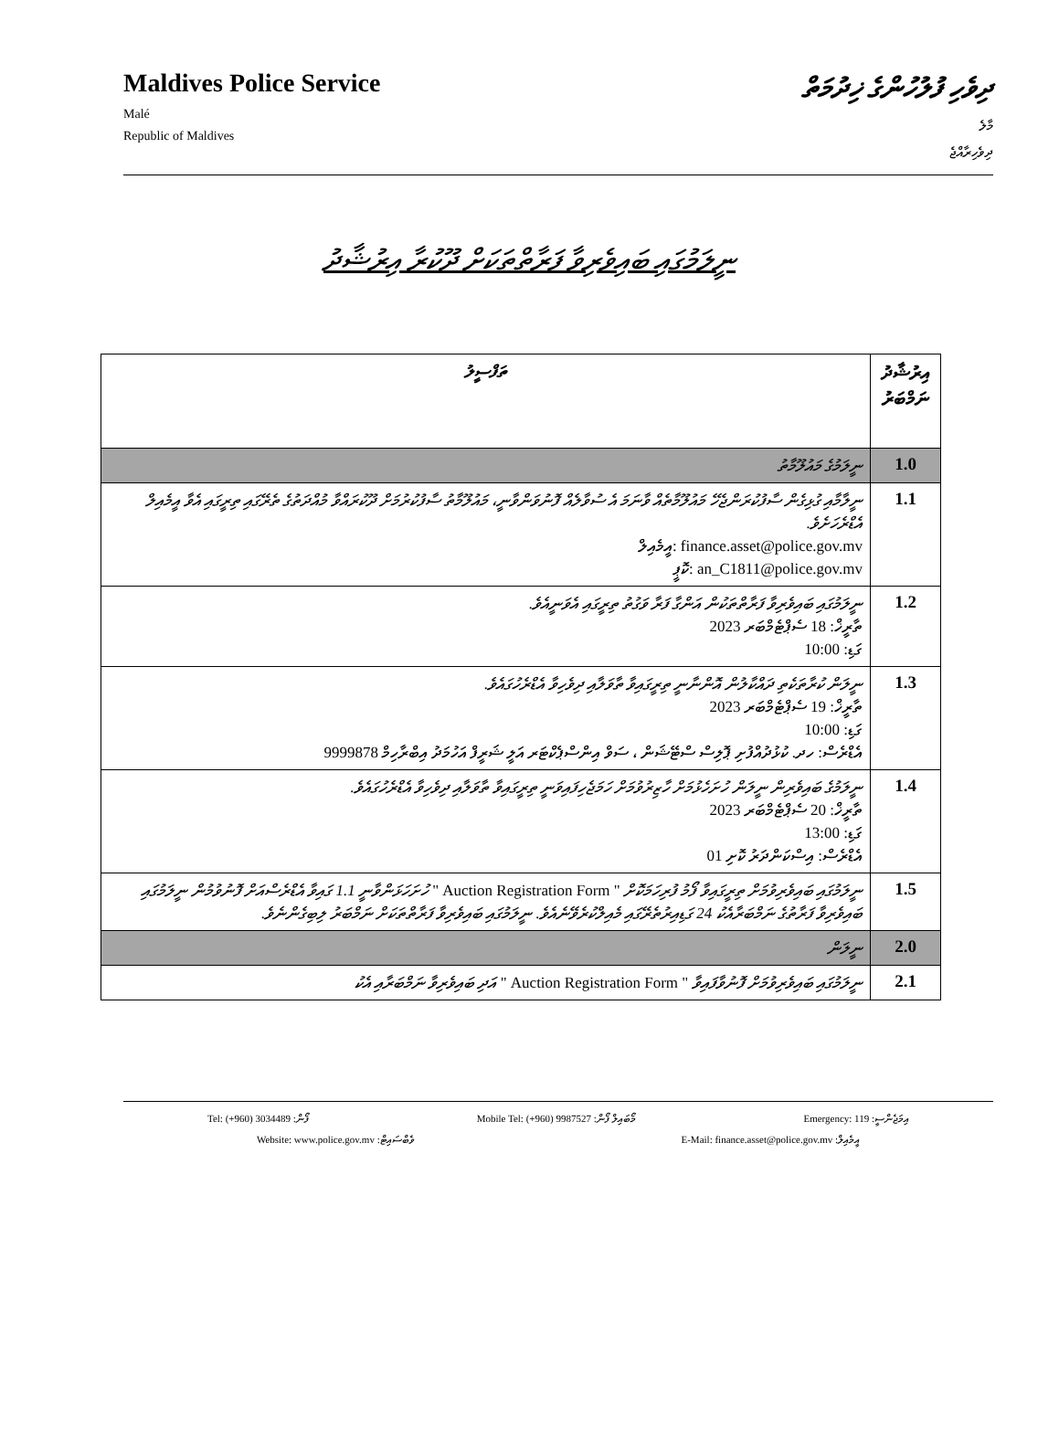Maldives Police Service
Malé
Republic of Maldives
ދިވެހި ފުލުހުންގެ ޚިދުމަތް
މާލެ
ދިވެހިރާއްޖެ
ނީލަމުގައި ބައިވެރިވާ ފަރާތްތަކަށް ދޫކުރާ އިރުޝާދު
| އިރުޝާދު ނަމްބަރު | ތަފްސީލު |
| --- | --- |
| 1.0 | ނީލަމުގެ މައުލޫމާތު |
| 1.1 | ނީލާމާއި ގުޅިގެން ސާފުކުރަންޖެހޭ މައުލޫމާތެއް ވާނަމަ އެ ސުވާލެއް ފޮނުވަންވާނީ، މައުލޫމާތު ސާފުކުރުމަށް ދޫކުރައްވާ މުއްދަތުގެ ތެރޭގައި ތިރީގައި އެވާ އީމެއިލް އެޑްރެހަށެވެ. finance.asset@police.gov.mv :އީމެއިލް an_C1811@police.gov.mv :ކޮޕީ |
| 1.2 | ނީލަމުގައި ބައިވެރިވާ ފަރާތްތަކުން އަންގާ ފަރާ ވަގުތު ތިރީގައި އެވަނީއެވެ. ތާރީޚް: 18 ސެޕްޓެމްބަރ 2023 ގަޑި: 10:00 |
| 1.3 | ނީލަން ކުރާތަކެތި ދައްކާލުން އޮންނާނީ ތިރީގައިވާ ތާވަލާއި ދިވެހިވާ އެޑްރެހުގައެވެ. ތާރީޚް: 19 ސެޕްޓެމްބަރ 2023 ގަޑި: 10:00 އެޑްރެސް: ހދ. ކުޅުދުއްފުށި ޕޮލިސް ސްޓޭޝަން ، ސަވް އިންސްޕެކްޓަރ އަލީ ޝަރީފް އަހުމަދު އިބްރާހިމް 9999878 |
| 1.4 | ނީލަމުގެ ބައިވެރިން ނީލަން ހުށަހެޅުމަށް ހާޒިރުވުމަށް ހަމަޖެހިފައިވަނީ ތިރީގައިވާ ތާވަލާއި ދިވެހިވާ އެޑްރެހުގައެވެ. ތާރީޚް: 20 ސެޕްޓެމްބަރ 2023 ގަޑި: 13:00 އެޑްރެސް: އިސްކަންދަރު ކޮށި 01 |
| 1.5 | ނީލަމުގައި ބައިވެރިވުމަށް ތިރީގައިވާ ފޯމު ފުރިހަމަކޮށް " Auction Registration Form " ހުށަހަޅަންވާނީ 1.1 ގައިވާ އެޑްރެސްއަށް ފޮނުވުމުން ނީލަމުގައި ބައިވެރިވާ ފަރާތުގެ ނަމްބަރާއެކު 24 ގަޑިއިރުތެރޭގައި މެއިލްކުރެވޭނެއެވެ. ނީލަމުގައި ބައިވެރިވާ ފަރާތްތަކަށް ނަމްބަރު ލިބިގެންނެވެ. |
| 2.0 | ނީލަން |
| 2.1 | ނީލަމުގައި ބައިވެރިވުމަށް ފޮނުވާފައިވާ " Auction Registration Form " އަދި ބައިވެރިވާ ނަމްބަރާއި އެކު |
Tel: (+960) 3034489 :ފޯން Mobile Tel: (+960) 9987527 :މޯބައިލް ފޯން Emergency: 119 :އިމަޖެންސީ
Website: www.police.gov.mv :ވެބްސައިޓް E-Mail: finance.asset@police.gov.mv :އީމެއިލް